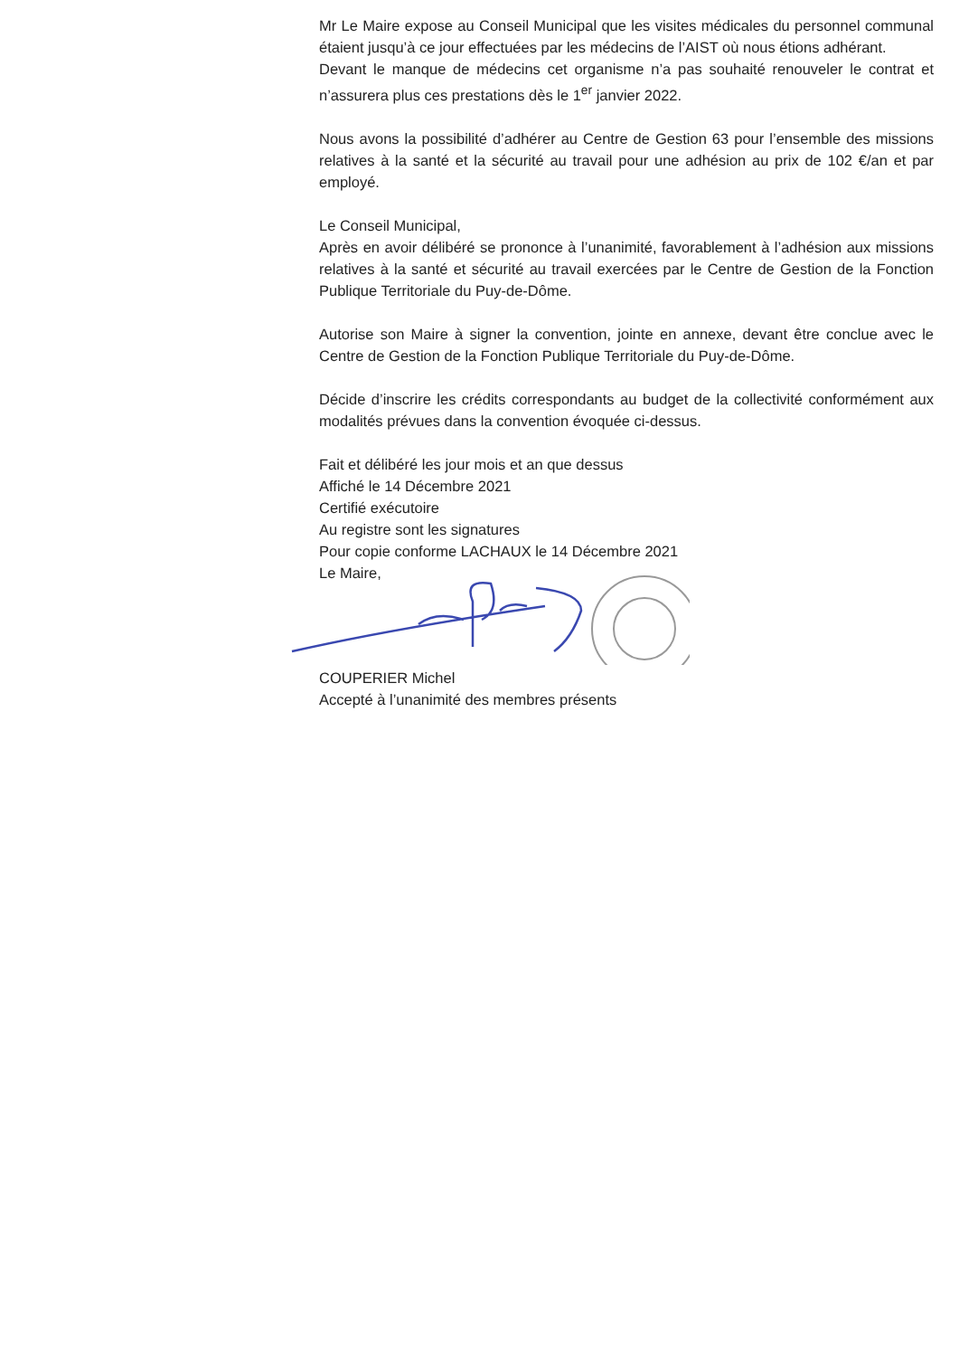Mr Le Maire expose au Conseil Municipal que les visites médicales du personnel communal étaient jusqu’à ce jour effectuées par les médecins de l’AIST où nous étions adhérant.
Devant le manque de médecins cet organisme n’a pas souhaité renouveler le contrat et n’assurera plus ces prestations dès le 1<sup>er</sup> janvier 2022.
Nous avons la possibilité d’adhérer au Centre de Gestion 63 pour l’ensemble des missions relatives à la santé et la sécurité au travail pour une adhésion au prix de 102 €/an et par employé.
Le Conseil Municipal,
Après en avoir délibéré se prononce à l’unanimité, favorablement à l’adhésion aux missions relatives à la santé et sécurité au travail exercées par le Centre de Gestion de la Fonction Publique Territoriale du Puy-de-Dôme.
Autorise son Maire à signer la convention, jointe en annexe, devant être conclue avec le Centre de Gestion de la Fonction Publique Territoriale du Puy-de-Dôme.
Décide d’inscrire les crédits correspondants au budget de la collectivité conformément aux modalités prévues dans la convention évoquée ci-dessus.
Fait et délibéré les jour mois et an que dessus
Affiché le 14 Décembre 2021
Certifié exécutoire
Au registre sont les signatures
Pour copie conforme LACHAUX le 14 Décembre 2021
Le Maire,
COUPERIER Michel
Accepté à l’unanimité des membres présents